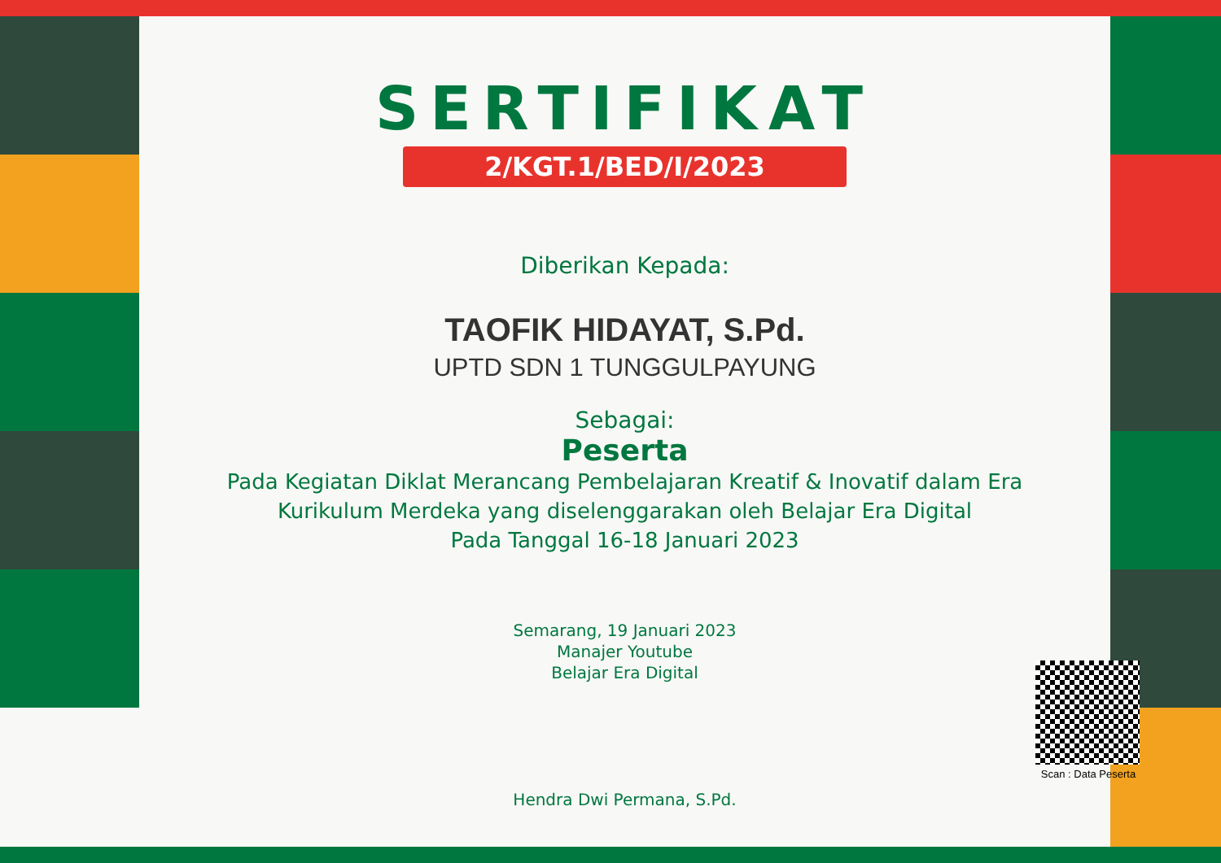SERTIFIKAT
2/KGT.1/BED/I/2023
Diberikan Kepada:
TAOFIK HIDAYAT, S.Pd.
UPTD SDN 1 TUNGGULPAYUNG
Sebagai:
Peserta
Pada Kegiatan Diklat Merancang Pembelajaran Kreatif & Inovatif dalam Era Kurikulum Merdeka yang diselenggarakan oleh Belajar Era Digital
Pada Tanggal 16-18 Januari 2023
Semarang, 19 Januari 2023
Manajer Youtube
Belajar Era Digital
Hendra Dwi Permana, S.Pd.
Scan : Data Peserta